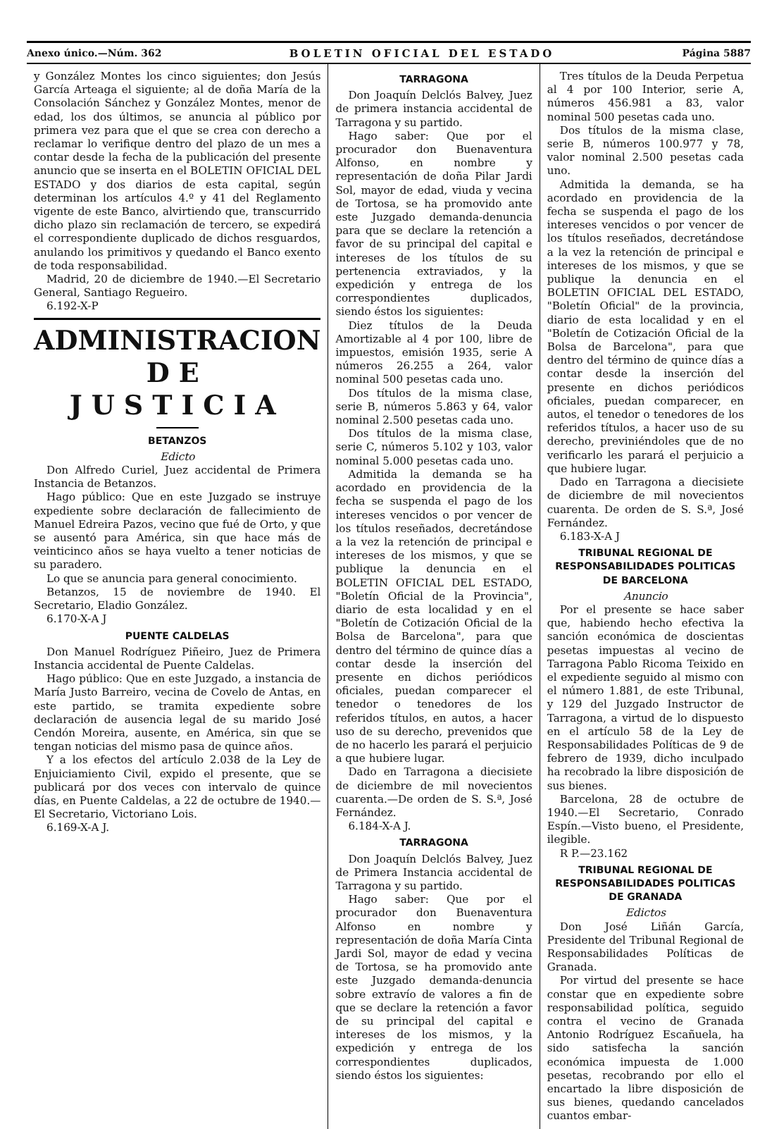Anexo único.—Núm. 362 BOLETIN OFICIAL DEL ESTADO Página 5887
y González Montes los cinco siguientes; don Jesús García Arteaga el siguiente; al de doña María de la Consolación Sánchez y González Montes, menor de edad, los dos últimos, se anuncia al público por primera vez para que el que se crea con derecho a reclamar lo verifique dentro del plazo de un mes a contar desde la fecha de la publicación del presente anuncio que se inserta en el BOLETIN OFICIAL DEL ESTADO y dos diarios de esta capital, según determinan los artículos 4.º y 41 del Reglamento vigente de este Banco, alvirtiendo que, transcurrido dicho plazo sin reclamación de tercero, se expedirá el correspondiente duplicado de dichos resguardos, anulando los primitivos y quedando el Banco exento de toda responsabilidad.
Madrid, 20 de diciembre de 1940.—El Secretario General, Santiago Regueiro.
6.192-X-P
ADMINISTRACION
DE JUSTICIA
BETANZOS
Edicto
Don Alfredo Curiel, Juez accidental de Primera Instancia de Betanzos.
Hago público: Que en este Juzgado se instruye expediente sobre declaración de fallecimiento de Manuel Edreira Pazos, vecino que fué de Orto, y que se ausentó para América, sin que hace más de veinticinco años se haya vuelto a tener noticias de su paradero.
Lo que se anuncia para general conocimiento.
Betanzos, 15 de noviembre de 1940. El Secretario, Eladio González.
6.170-X-A J
PUENTE CALDELAS
Don Manuel Rodríguez Piñeiro, Juez de Primera Instancia accidental de Puente Caldelas.
Hago público: Que en este Juzgado, a instancia de María Justo Barreiro, vecina de Covelo de Antas, en este partido, se tramita expediente sobre declaración de ausencia legal de su marido José Cendón Moreira, ausente, en América, sin que se tengan noticias del mismo pasa de quince años.
Y a los efectos del artículo 2.038 de la Ley de Enjuiciamiento Civil, expido el presente, que se publicará por dos veces con intervalo de quince días, en Puente Caldelas, a 22 de octubre de 1940.—El Secretario, Victoriano Lois.
6.169-X-A J.
TARRAGONA
Don Joaquín Delclós Balvey, Juez de primera instancia accidental de Tarragona y su partido.
Hago saber: Que por el procurador don Buenaventura Alfonso, en nombre y representación de doña Pilar Jardi Sol, mayor de edad, viuda y vecina de Tortosa, se ha promovido ante este Juzgado demanda-denuncia para que se declare la retención a favor de su principal del capital e intereses de los títulos de su pertenencia extraviados, y la expedición y entrega de los correspondientes duplicados, siendo éstos los siguientes:
Diez títulos de la Deuda Amortizable al 4 por 100, libre de impuestos, emisión 1935, serie A números 26.255 a 264, valor nominal 500 pesetas cada uno.
Dos títulos de la misma clase, serie B, números 5.863 y 64, valor nominal 2.500 pesetas cada uno.
Dos títulos de la misma clase, serie C, números 5.102 y 103, valor nominal 5.000 pesetas cada uno.
Admitida la demanda se ha acordado en providencia de la fecha se suspenda el pago de los intereses vencidos o por vencer de los títulos reseñados, decretándose a la vez la retención de principal e intereses de los mismos, y que se publique la denuncia en el BOLETIN OFICIAL DEL ESTADO, "Boletín Oficial de la Provincia", diario de esta localidad y en el "Boletín de Cotización Oficial de la Bolsa de Barcelona", para que dentro del término de quince días a contar desde la inserción del presente en dichos periódicos oficiales, puedan comparecer el tenedor o tenedores de los referidos títulos, en autos, a hacer uso de su derecho, prevenidos que de no hacerlo les parará el perjuicio a que hubiere lugar.
Dado en Tarragona a diecisiete de diciembre de mil novecientos cuarenta.—De orden de S. S.ª, José Fernández.
6.184-X-A J.
TARRAGONA
Don Joaquín Delclós Balvey, Juez de Primera Instancia accidental de Tarragona y su partido.
Hago saber: Que por el procurador don Buenaventura Alfonso en nombre y representación de doña María Cinta Jardi Sol, mayor de edad y vecina de Tortosa, se ha promovido ante este Juzgado demanda-denuncia sobre extravío de valores a fin de que se declare la retención a favor de su principal del capital e intereses de los mismos, y la expedición y entrega de los correspondientes duplicados, siendo éstos los siguientes:
Tres títulos de la Deuda Perpetua al 4 por 100 Interior, serie A, números 456.981 a 83, valor nominal 500 pesetas cada uno.
Dos títulos de la misma clase, serie B, números 100.977 y 78, valor nominal 2.500 pesetas cada uno.
Admitida la demanda, se ha acordado en providencia de la fecha se suspenda el pago de los intereses vencidos o por vencer de los títulos reseñados, decretándose a la vez la retención de principal e intereses de los mismos, y que se publique la denuncia en el BOLETIN OFICIAL DEL ESTADO, "Boletín Oficial" de la provincia, diario de esta localidad y en el "Boletín de Cotización Oficial de la Bolsa de Barcelona", para que dentro del término de quince días a contar desde la inserción del presente en dichos periódicos oficiales, puedan comparecer, en autos, el tenedor o tenedores de los referidos títulos, a hacer uso de su derecho, previniéndoles que de no verificarlo les parará el perjuicio a que hubiere lugar.
Dado en Tarragona a diecisiete de diciembre de mil novecientos cuarenta. De orden de S. S.ª, José Fernández.
6.183-X-A J
TRIBUNAL REGIONAL DE RESPONSABILIDADES POLITICAS DE BARCELONA
Anuncio
Por el presente se hace saber que, habiendo hecho efectiva la sanción económica de doscientas pesetas impuestas al vecino de Tarragona Pablo Ricoma Teixido en el expediente seguido al mismo con el número 1.881, de este Tribunal, y 129 del Juzgado Instructor de Tarragona, a virtud de lo dispuesto en el artículo 58 de la Ley de Responsabilidades Políticas de 9 de febrero de 1939, dicho inculpado ha recobrado la libre disposición de sus bienes.
Barcelona, 28 de octubre de 1940.—El Secretario, Conrado Espín.—Visto bueno, el Presidente, ilegible.
R P.—23.162
TRIBUNAL REGIONAL DE RESPONSABILIDADES POLITICAS DE GRANADA
Edictos
Don José Liñán García, Presidente del Tribunal Regional de Responsabilidades Políticas de Granada.
Por virtud del presente se hace constar que en expediente sobre responsabilidad política, seguido contra el vecino de Granada Antonio Rodríguez Escañuela, ha sido satisfecha la sanción económica impuesta de 1.000 pesetas, recobrando por ello el encartado la libre disposición de sus bienes, quedando cancelados cuantos embar-